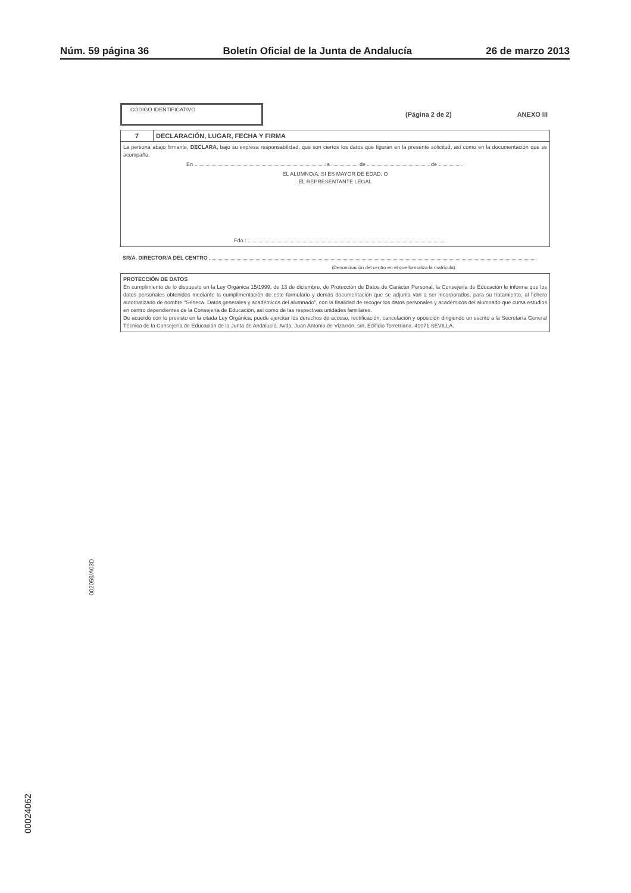Núm. 59 página 36 Boletín Oficial de la Junta de Andalucía 26 de marzo 2013
CÓDIGO IDENTIFICATIVO
(Página 2 de 2) ANEXO III
7 DECLARACIÓN, LUGAR, FECHA Y FIRMA
La persona abajo firmante, DECLARA, bajo su expresa responsabilidad, que son ciertos los datos que figuran en la presente solicitud, así como en la documentación que se acompaña.
En a de de
EL ALUMNO/A, SI ES MAYOR DE EDAD, O
EL REPRESENTANTE LEGAL
Fdo.:
SR/A. DIRECTOR/A DEL CENTRO
(Denominación del centro en el que formaliza la matrícula)
PROTECCIÓN DE DATOS
En cumplimiento de lo dispuesto en la Ley Orgánica 15/1999, de 13 de diciembre, de Protección de Datos de Carácter Personal, la Consejería de Educación le informa que los datos personales obtenidos mediante la cumplimentación de este formulario y demás documentación que se adjunta van a ser incorporados, para su tratamiento, al fichero automatizado de nombre "Séneca. Datos generales y académicos del alumnado", con la finalidad de recoger los datos personales y académicos del alumnado que cursa estudios en centro dependientes de la Consejería de Educación, así como de las respectivas unidades familiares.
De acuerdo con lo previsto en la citada Ley Orgánica, puede ejercitar los derechos de acceso, rectificación, cancelación y oposición dirigiendo un escrito a la Secretaría General Técnica de la Consejería de Educación de la Junta de Andalucía. Avda. Juan Antonio de Vizarrón, s/n, Edificio Torretriana. 41071 SEVILLA.
002059/A03D
00024062